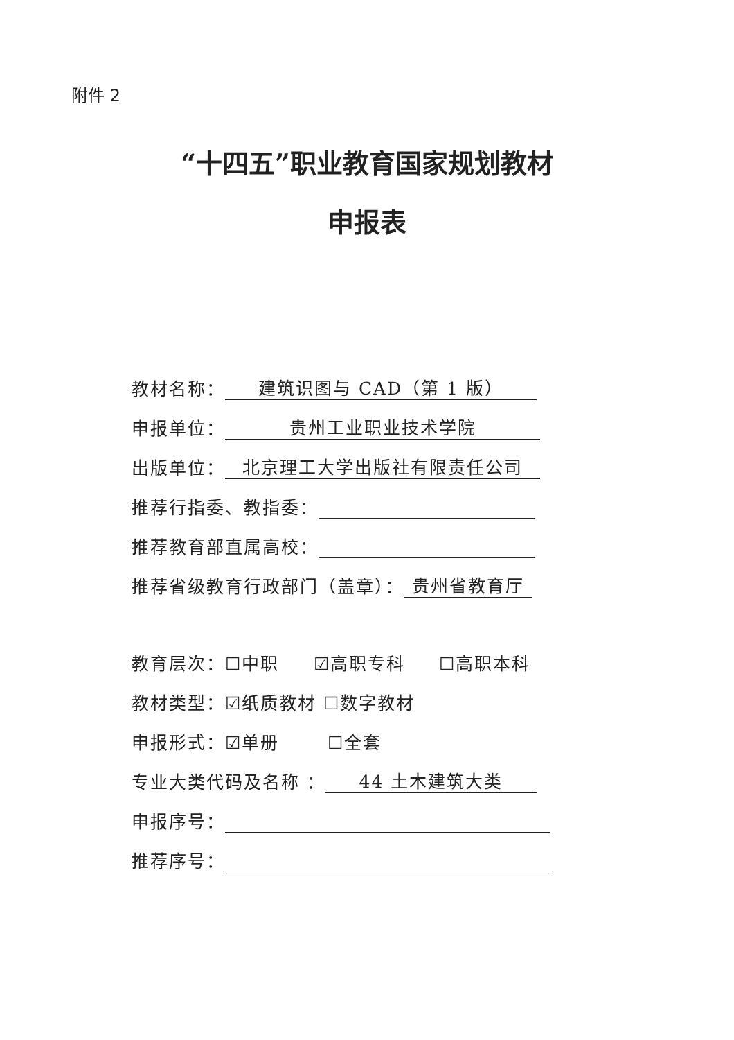附件 2
“十四五”职业教育国家规划教材
申报表
教材名称： 建筑识图与 CAD（第 1 版）
申报单位： 贵州工业职业技术学院
出版单位： 北京理工大学出版社有限责任公司
推荐行指委、教指委：
推荐教育部直属高校：
推荐省级教育行政部门（盖章）： 贵州省教育厅
教育层次：☐中职 ☑高职专科 ☐高职本科
教材类型：☑纸质教材 ☐数字教材
申报形式：☑单册 ☐全套
专业大类代码及名称 ： 44 土木建筑大类
申报序号：
推荐序号：